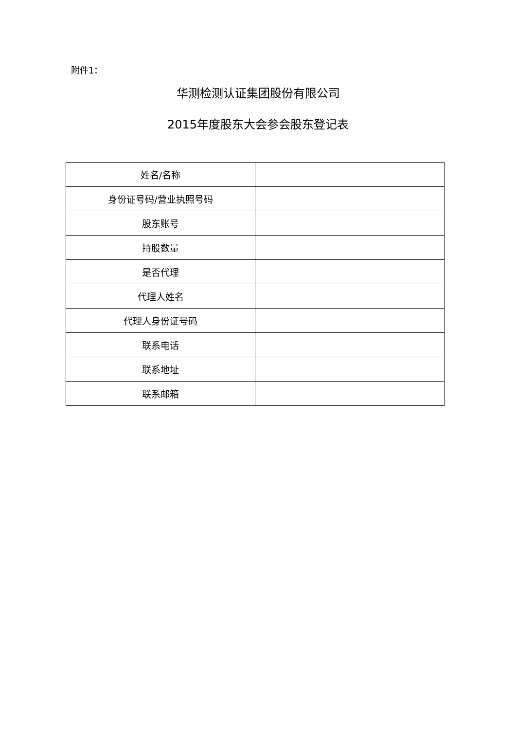附件1：
华测检测认证集团股份有限公司
2015年度股东大会参会股东登记表
| 姓名/名称 | |
| 身份证号码/营业执照号码 | |
| 股东账号 | |
| 持股数量 | |
| 是否代理 | |
| 代理人姓名 | |
| 代理人身份证号码 | |
| 联系电话 | |
| 联系地址 | |
| 联系邮箱 | |